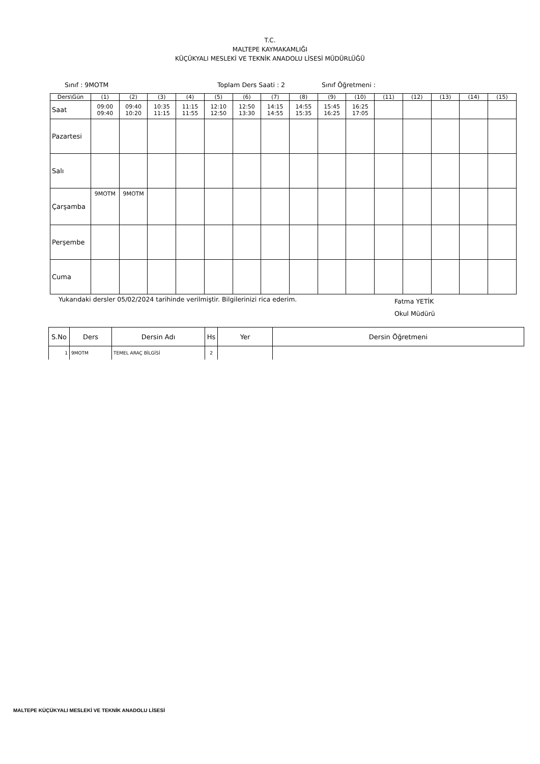T.C.
MALTEPE KAYMAKAMLIĞI
KÜÇÜKYALI MESLEKİ VE TEKNİK ANADOLU LİSESİ MÜDÜRLÜĞÜ
Sınıf : 9MOTM Toplam Ders Saati : 2 Sınıf Öğretmeni :
| Ders\Gün | (1) | (2) | (3) | (4) | (5) | (6) | (7) | (8) | (9) | (10) | (11) | (12) | (13) | (14) | (15) |
| Saat | 09:00 09:40 | 09:40 10:20 | 10:35 11:15 | 11:15 11:55 | 12:10 12:50 | 12:50 13:30 | 14:15 14:55 | 14:55 15:35 | 15:45 16:25 | 16:25 17:05 | | | | | |
| Pazartesi | | | | | | | | | | | | | | | |
| Salı | | | | | | | | | | | | | | | |
| Çarşamba | 9MOTM | 9MOTM | | | | | | | | | | | | | |
| Perşembe | | | | | | | | | | | | | | | |
| Cuma | | | | | | | | | | | | | | | |
Yukarıdaki dersler 05/02/2024 tarihinde verilmiştir. Bilgilerinizi rica ederim. Fatma YETİK
Okul Müdürü
| S.No | Ders | Dersin Adı | Hs | Yer | Dersin Öğretmeni |
| --- | --- | --- | --- | --- | --- |
| 1 | 9MOTM | TEMEL ARAÇ BİLGİSİ | 2 | | |
MALTEPE KÜÇÜKYALI MESLEKİ VE TEKNİK ANADOLU LİSESİ